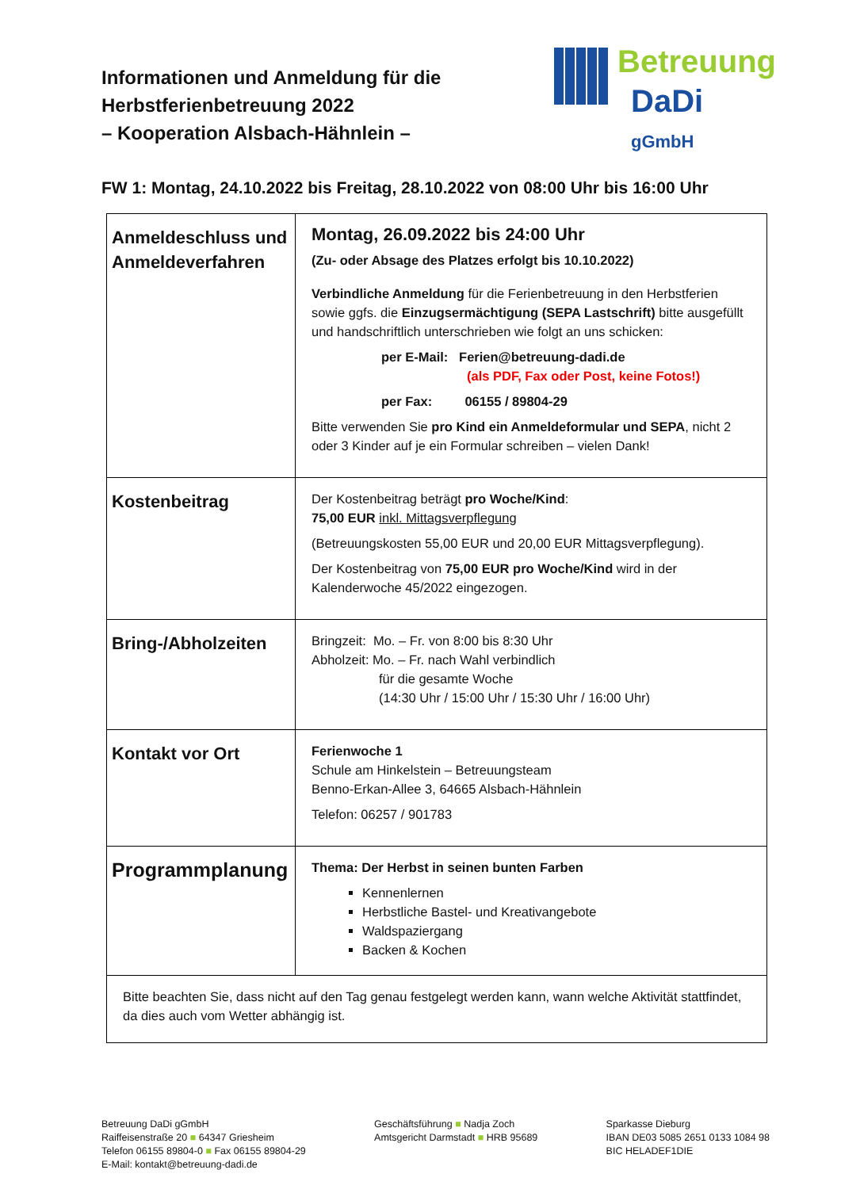Informationen und Anmeldung für die
Herbstferienbetreuung 2022
– Kooperation Alsbach-Hähnlein –
Betreuung
DaDi gGmbH
FW 1: Montag, 24.10.2022 bis Freitag, 28.10.2022 von 08:00 Uhr bis 16:00 Uhr
| Anmeldeschluss und Anmeldeverfahren | Montag, 26.09.2022 bis 24:00 Uhr (Zu- oder Absage des Platzes erfolgt bis 10.10.2022) Verbindliche Anmeldung für die Ferienbetreuung in den Herbstferien sowie ggfs. die Einzugsermächtigung (SEPA Lastschrift) bitte ausgefüllt und handschriftlich unterschrieben wie folgt an uns schicken: per E-Mail: Ferien@betreuung-dadi.de (als PDF, Fax oder Post, keine Fotos!) per Fax: 06155 / 89804-29 Bitte verwenden Sie pro Kind ein Anmeldeformular und SEPA , nicht 2 oder 3 Kinder auf je ein Formular schreiben – vielen Dank! |
| Kostenbeitrag | Der Kostenbeitrag beträgt pro Woche/Kind : 75,00 EUR inkl. Mittagsverpflegung (Betreuungskosten 55,00 EUR und 20,00 EUR Mittagsverpflegung). Der Kostenbeitrag von 75,00 EUR pro Woche/Kind wird in der Kalenderwoche 45/2022 eingezogen. |
| Bring-/Abholzeiten | Bringzeit: Mo. – Fr. von 8:00 bis 8:30 Uhr Abholzeit: Mo. – Fr. nach Wahl verbindlich für die gesamte Woche (14:30 Uhr / 15:00 Uhr / 15:30 Uhr / 16:00 Uhr) |
| Kontakt vor Ort | Ferienwoche 1 Schule am Hinkelstein – Betreuungsteam Benno-Erkan-Allee 3, 64665 Alsbach-Hähnlein Telefon: 06257 / 901783 |
| Programmplanung | Thema: Der Herbst in seinen bunten Farben Kennenlernen Herbstliche Bastel- und Kreativangebote Waldspaziergang Backen & Kochen |
| Bitte beachten Sie, dass nicht auf den Tag genau festgelegt werden kann, wann welche Aktivität stattfindet, da dies auch vom Wetter abhängig ist. | |
Betreuung DaDi gGmbH
Raiffeisenstraße 20 ■ 64347 Griesheim
Telefon 06155 89804-0 ■ Fax 06155 89804-29
E-Mail: kontakt@betreuung-dadi.de
Geschäftsführung ■ Nadja Zoch
Amtsgericht Darmstadt ■ HRB 95689
Sparkasse Dieburg
IBAN DE03 5085 2651 0133 1084 98
BIC HELADEF1DIE